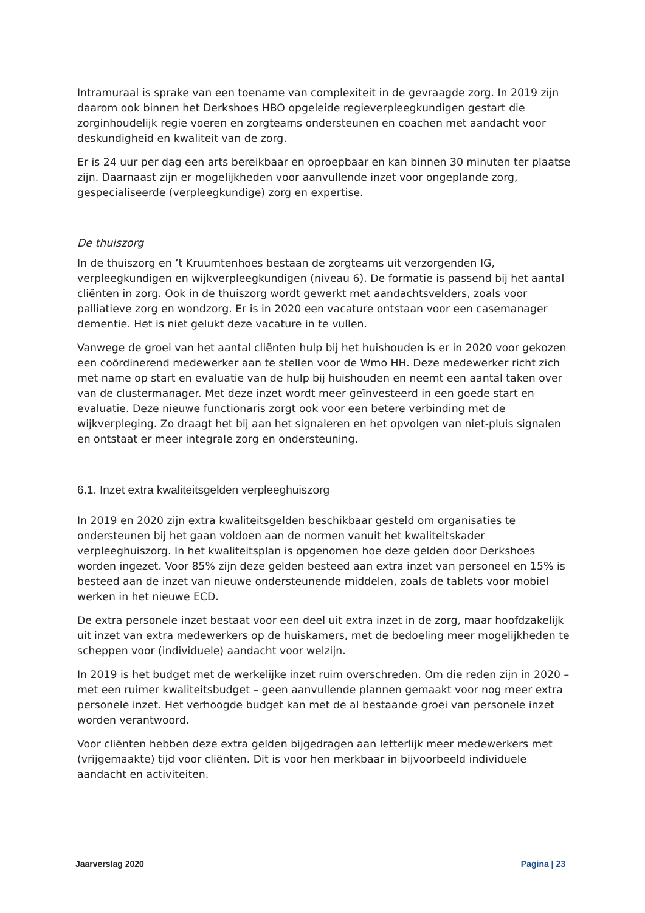Intramuraal is sprake van een toename van complexiteit in de gevraagde zorg. In 2019 zijn daarom ook binnen het Derkshoes HBO opgeleide regieverpleegkundigen gestart die zorginhoudelijk regie voeren en zorgteams ondersteunen en coachen met aandacht voor deskundigheid en kwaliteit van de zorg.
Er is 24 uur per dag een arts bereikbaar en oproepbaar en kan binnen 30 minuten ter plaatse zijn. Daarnaast zijn er mogelijkheden voor aanvullende inzet voor ongeplande zorg, gespecialiseerde (verpleegkundige) zorg en expertise.
De thuiszorg
In de thuiszorg en ’t Kruumtenhoes bestaan de zorgteams uit verzorgenden IG, verpleegkundigen en wijkverpleegkundigen (niveau 6). De formatie is passend bij het aantal cliënten in zorg. Ook in de thuiszorg wordt gewerkt met aandachtsvelders, zoals voor palliatieve zorg en wondzorg. Er is in 2020 een vacature ontstaan voor een casemanager dementie. Het is niet gelukt deze vacature in te vullen.
Vanwege de groei van het aantal cliënten hulp bij het huishouden is er in 2020 voor gekozen een coördinerend medewerker aan te stellen voor de Wmo HH. Deze medewerker richt zich met name op start en evaluatie van de hulp bij huishouden en neemt een aantal taken over van de clustermanager. Met deze inzet wordt meer geïnvesteerd in een goede start en evaluatie. Deze nieuwe functionaris zorgt ook voor een betere verbinding met de wijkverpleging. Zo draagt het bij aan het signaleren en het opvolgen van niet-pluis signalen en ontstaat er meer integrale zorg en ondersteuning.
6.1. Inzet extra kwaliteitsgelden verpleeghuiszorg
In 2019 en 2020 zijn extra kwaliteitsgelden beschikbaar gesteld om organisaties te ondersteunen bij het gaan voldoen aan de normen vanuit het kwaliteitskader verpleeghuiszorg. In het kwaliteitsplan is opgenomen hoe deze gelden door Derkshoes worden ingezet. Voor 85% zijn deze gelden besteed aan extra inzet van personeel en 15% is besteed aan de inzet van nieuwe ondersteunende middelen, zoals de tablets voor mobiel werken in het nieuwe ECD.
De extra personele inzet bestaat voor een deel uit extra inzet in de zorg, maar hoofdzakelijk uit inzet van extra medewerkers op de huiskamers, met de bedoeling meer mogelijkheden te scheppen voor (individuele) aandacht voor welzijn.
In 2019 is het budget met de werkelijke inzet ruim overschreden. Om die reden zijn in 2020 – met een ruimer kwaliteitsbudget – geen aanvullende plannen gemaakt voor nog meer extra personele inzet. Het verhoogde budget kan met de al bestaande groei van personele inzet worden verantwoord.
Voor cliënten hebben deze extra gelden bijgedragen aan letterlijk meer medewerkers met (vrijgemaakte) tijd voor cliënten. Dit is voor hen merkbaar in bijvoorbeeld individuele aandacht en activiteiten.
Jaarverslag 2020 Pagina | 23